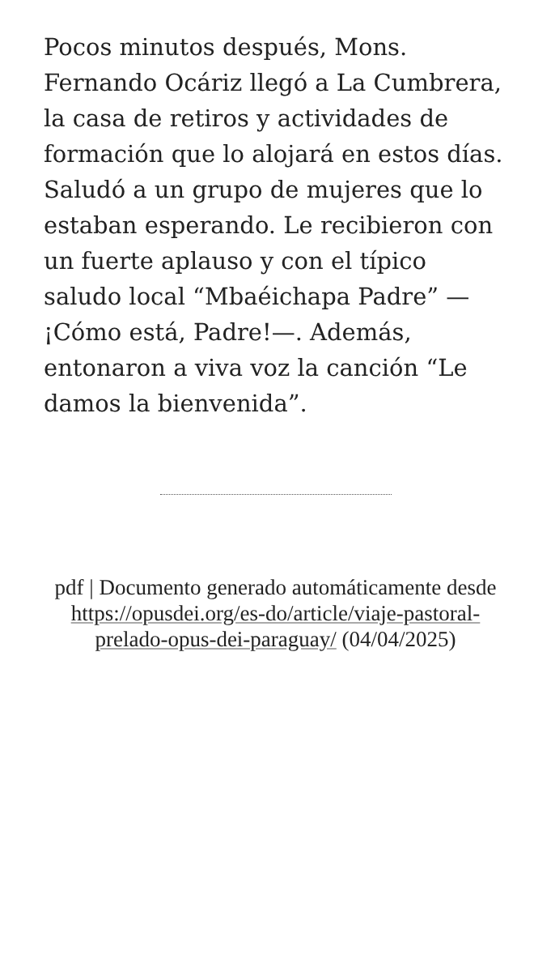Pocos minutos después, Mons. Fernando Ocáriz llegó a La Cumbrera, la casa de retiros y actividades de formación que lo alojará en estos días. Saludó a un grupo de mujeres que lo estaban esperando. Le recibieron con un fuerte aplauso y con el típico saludo local “Mbaéichapa Padre” —¡Cómo está, Padre!—. Además, entonaron a viva voz la canción “Le damos la bienvenida”.
pdf | Documento generado automáticamente desde https://opusdei.org/es-do/article/viaje-pastoral-prelado-opus-dei-paraguay/ (04/04/2025)